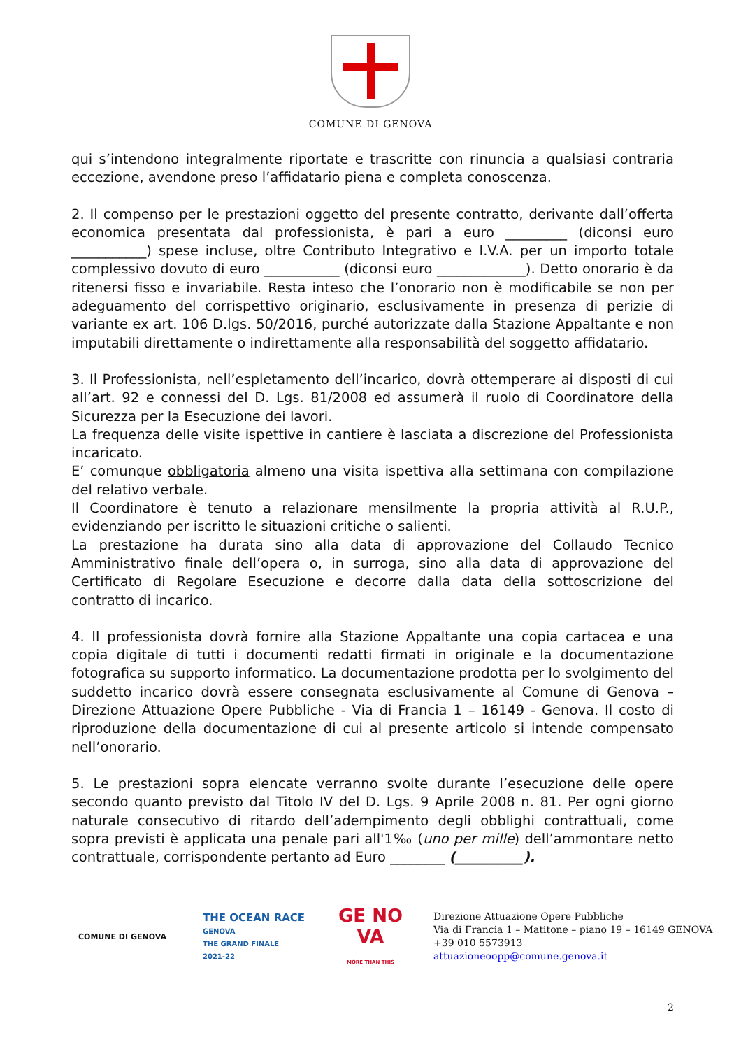COMUNE DI GENOVA
qui s’intendono integralmente riportate e trascritte con rinuncia a qualsiasi contraria eccezione, avendone preso l’affidatario piena e completa conoscenza.
2. Il compenso per le prestazioni oggetto del presente contratto, derivante dall’offerta economica presentata dal professionista, è pari a euro _________ (diconsi euro ___________) spese incluse, oltre Contributo Integrativo e I.V.A. per un importo totale complessivo dovuto di euro ___________ (diconsi euro _____________). Detto onorario è da ritenersi fisso e invariabile. Resta inteso che l’onorario non è modificabile se non per adeguamento del corrispettivo originario, esclusivamente in presenza di perizie di variante ex art. 106 D.lgs. 50/2016, purché autorizzate dalla Stazione Appaltante e non imputabili direttamente o indirettamente alla responsabilità del soggetto affidatario.
3. Il Professionista, nell’espletamento dell’incarico, dovrà ottemperare ai disposti di cui all’art. 92 e connessi del D. Lgs. 81/2008 ed assumerà il ruolo di Coordinatore della Sicurezza per la Esecuzione dei lavori.
La frequenza delle visite ispettive in cantiere è lasciata a discrezione del Professionista incaricato.
E’ comunque obbligatoria almeno una visita ispettiva alla settimana con compilazione del relativo verbale.
Il Coordinatore è tenuto a relazionare mensilmente la propria attività al R.U.P., evidenziando per iscritto le situazioni critiche o salienti.
La prestazione ha durata sino alla data di approvazione del Collaudo Tecnico Amministrativo finale dell’opera o, in surroga, sino alla data di approvazione del Certificato di Regolare Esecuzione e decorre dalla data della sottoscrizione del contratto di incarico.
4. Il professionista dovrà fornire alla Stazione Appaltante una copia cartacea e una copia digitale di tutti i documenti redatti firmati in originale e la documentazione fotografica su supporto informatico. La documentazione prodotta per lo svolgimento del suddetto incarico dovrà essere consegnata esclusivamente al Comune di Genova – Direzione Attuazione Opere Pubbliche - Via di Francia 1 – 16149 - Genova. Il costo di riproduzione della documentazione di cui al presente articolo si intende compensato nell’onorario.
5. Le prestazioni sopra elencate verranno svolte durante l’esecuzione delle opere secondo quanto previsto dal Titolo IV del D. Lgs. 9 Aprile 2008 n. 81. Per ogni giorno naturale consecutivo di ritardo dell’adempimento degli obblighi contrattuali, come sopra previsti è applicata una penale pari all'1‰ (uno per mille) dell’ammontare netto contrattuale, corrispondente pertanto ad Euro ________ (__________).
COMUNE DI GENOVA
THE OCEAN RACE
GENOVA
THE GRAND FINALE
2021-22
GE NO VA
MORE THAN THIS
Direzione Attuazione Opere Pubbliche
Via di Francia 1 – Matitone – piano 19 – 16149 GENOVA
+39 010 5573913
attuazioneoopp@comune.genova.it
2